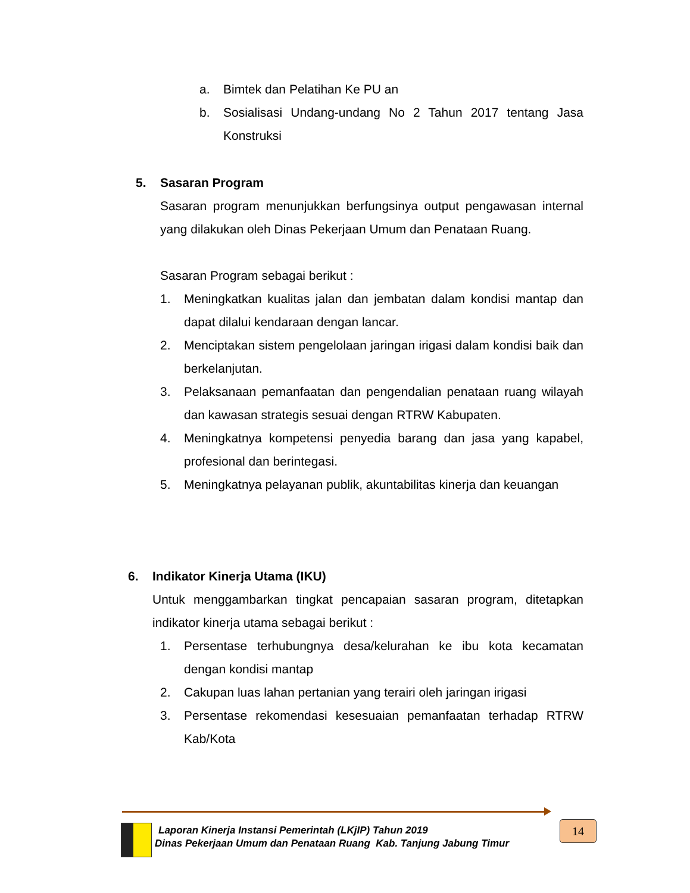a. Bimtek dan Pelatihan Ke PU an
b. Sosialisasi Undang-undang No 2 Tahun 2017 tentang Jasa Konstruksi
5. Sasaran Program
Sasaran program menunjukkan berfungsinya output pengawasan internal yang dilakukan oleh Dinas Pekerjaan Umum dan Penataan Ruang.
Sasaran Program sebagai berikut :
1. Meningkatkan kualitas jalan dan jembatan dalam kondisi mantap dan dapat dilalui kendaraan dengan lancar.
2. Menciptakan sistem pengelolaan jaringan irigasi dalam kondisi baik dan berkelanjutan.
3. Pelaksanaan pemanfaatan dan pengendalian penataan ruang wilayah dan kawasan strategis sesuai dengan RTRW Kabupaten.
4. Meningkatnya kompetensi penyedia barang dan jasa yang kapabel, profesional dan berintegasi.
5. Meningkatnya pelayanan publik, akuntabilitas kinerja dan keuangan
6. Indikator Kinerja Utama (IKU)
Untuk menggambarkan tingkat pencapaian sasaran program, ditetapkan indikator kinerja utama sebagai berikut :
1. Persentase terhubungnya desa/kelurahan ke ibu kota kecamatan dengan kondisi mantap
2. Cakupan luas lahan pertanian yang terairi oleh jaringan irigasi
3. Persentase rekomendasi kesesuaian pemanfaatan terhadap RTRW Kab/Kota
Laporan Kinerja Instansi Pemerintah (LKjIP) Tahun 2019
Dinas Pekerjaan Umum dan Penataan Ruang Kab. Tanjung Jabung Timur
14